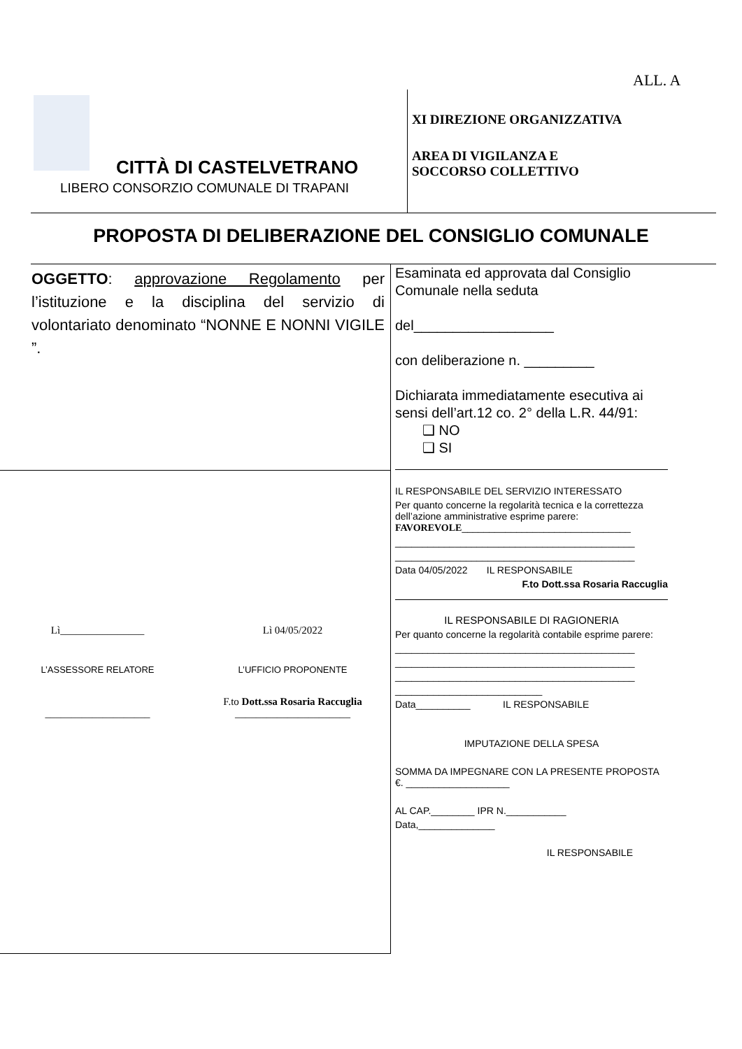ALL. A
CITTÀ DI CASTELVETRANO
LIBERO CONSORZIO COMUNALE DI TRAPANI
XI DIREZIONE ORGANIZZATIVA
AREA DI VIGILANZA E
SOCCORSO COLLETTIVO
PROPOSTA DI DELIBERAZIONE DEL CONSIGLIO COMUNALE
OGGETTO: approvazione Regolamento per l’istituzione e la disciplina del servizio di volontariato denominato “NONNE E NONNI VIGILE ”.
Lì________________ Lì 04/05/2022
L’ASSESSORE RELATORE L’UFFICIO PROPONENTE
____________________ F.to Dott.ssa Rosaria Raccuglia
______________________
Esaminata ed approvata dal Consiglio Comunale nella seduta
del__________________
con deliberazione n. _________
Dichiarata immediatamente esecutiva ai sensi dell’art.12 co. 2° della L.R. 44/91:
❑ NO
❑ SI
IL RESPONSABILE DEL SERVIZIO INTERESSATO
Per quanto concerne la regolarità tecnica e la correttezza dell’azione amministrative esprime parere:
FAVOREVOLE_______________________________
____________________________________________
____________________________________________
Data 04/05/2022 IL RESPONSABILE
F.to Dott.ssa Rosaria Raccuglia
IL RESPONSABILE DI RAGIONERIA
Per quanto concerne la regolarità contabile esprime parere:
____________________________________________
____________________________________________
____________________________________________
___________________________
Data__________ IL RESPONSABILE
IMPUTAZIONE DELLA SPESA
SOMMA DA IMPEGNARE CON LA PRESENTE PROPOSTA €. ___________________
AL CAP.________ IPR N.___________
Data,______________
IL RESPONSABILE